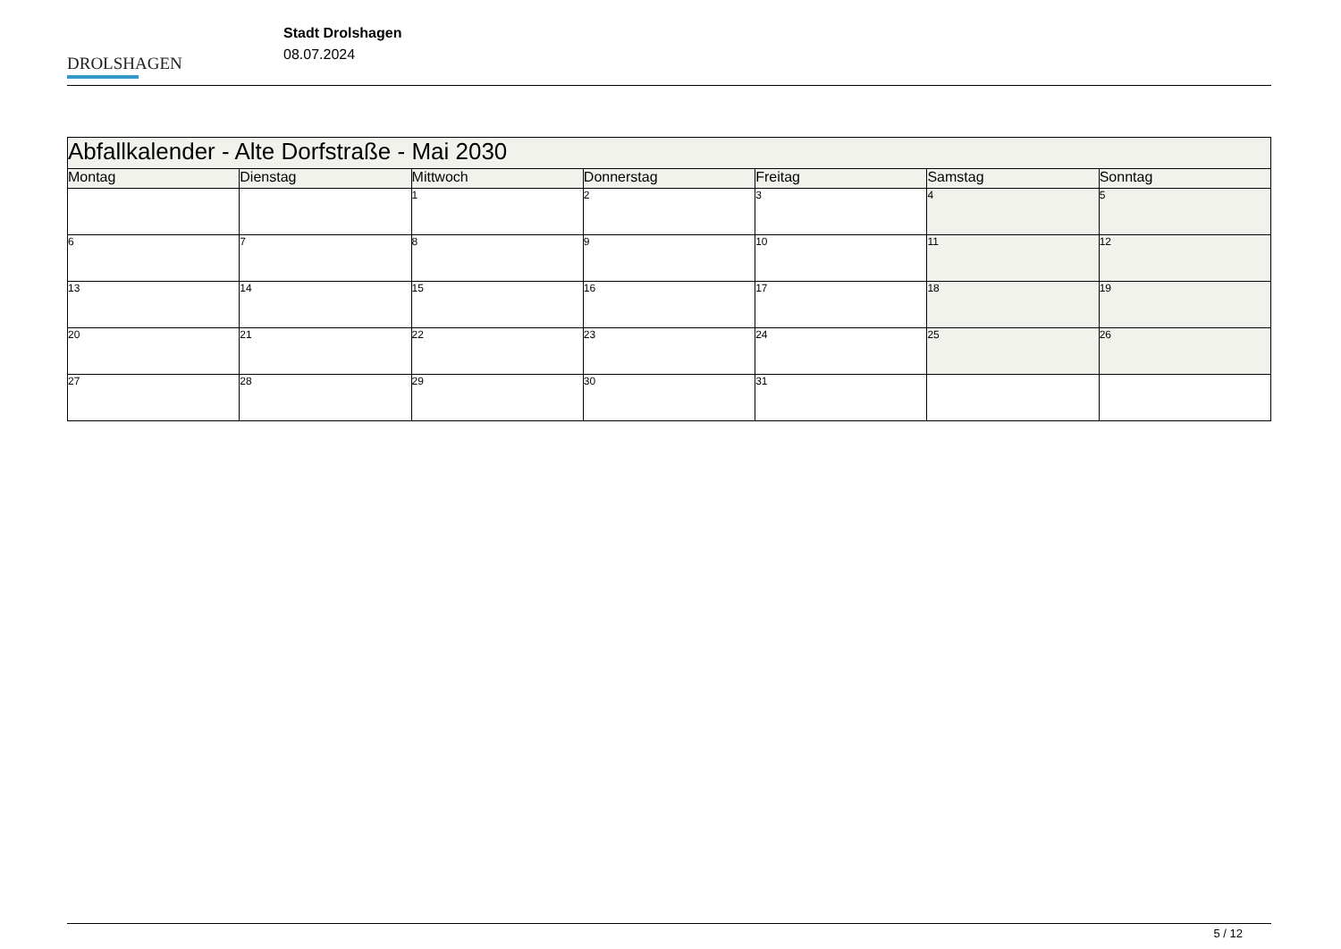DROLSHAGEN
Stadt Drolshagen
08.07.2024
| Abfallkalender - Alte Dorfstraße - Mai 2030 | | | | | | |
| --- | --- | --- | --- | --- | --- | --- |
| Montag | Dienstag | Mittwoch | Donnerstag | Freitag | Samstag | Sonntag |
| | | 1 | 2 | 3 | 4 | 5 |
| 6 | 7 | 8 | 9 | 10 | 11 | 12 |
| 13 | 14 | 15 | 16 | 17 | 18 | 19 |
| 20 | 21 | 22 | 23 | 24 | 25 | 26 |
| 27 | 28 | 29 | 30 | 31 | | |
5 / 12